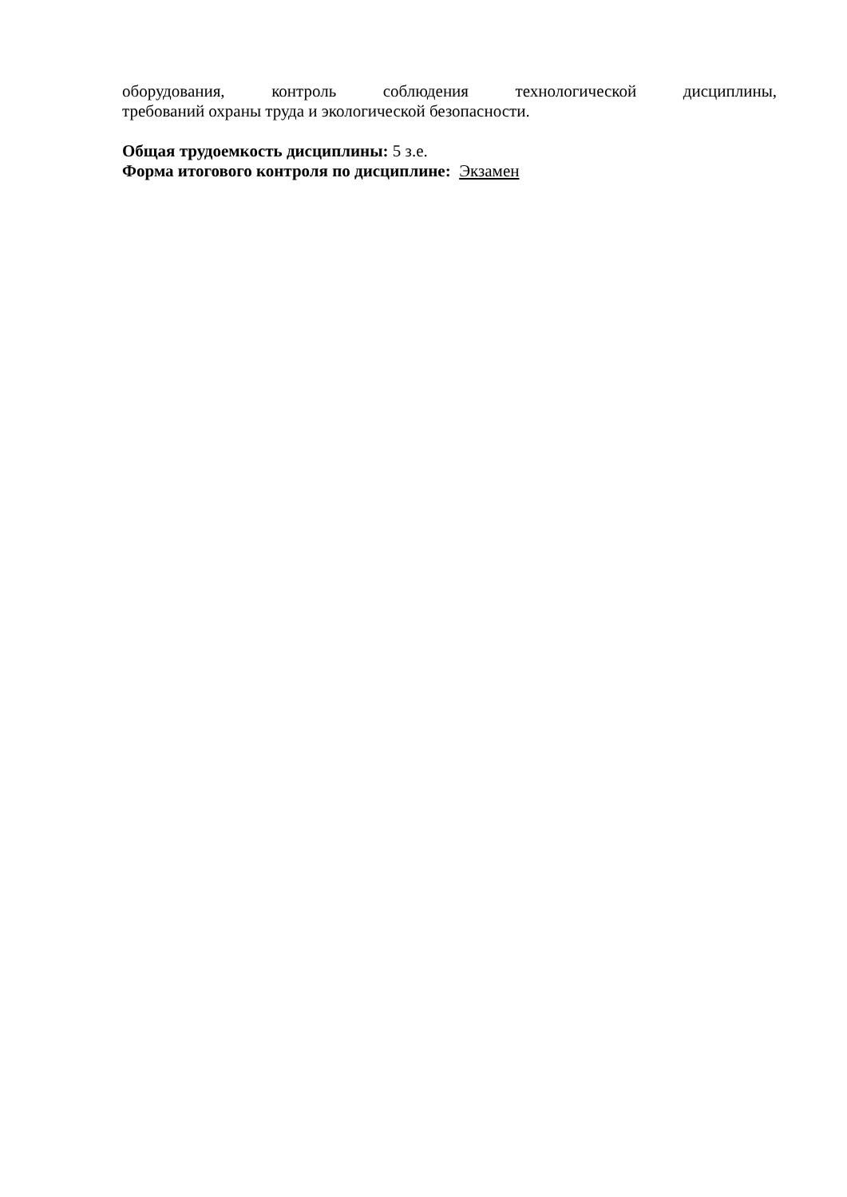оборудования, контроль соблюдения технологической дисциплины,
требований охраны труда и экологической безопасности.
Общая трудоемкость дисциплины: 5 з.е.
Форма итогового контроля по дисциплине: Экзамен